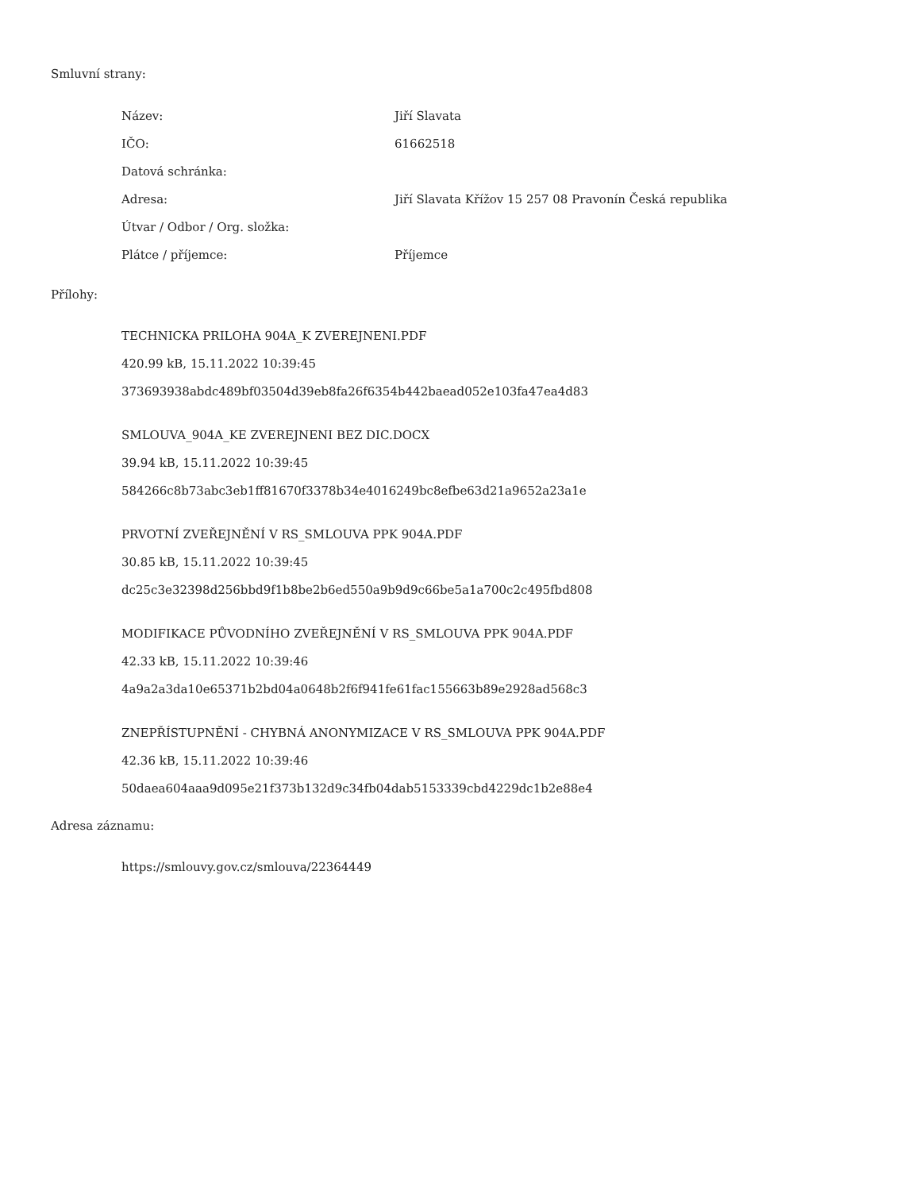Smluvní strany:
| Název: | Jiří Slavata |
| IČO: | 61662518 |
| Datová schránka: | |
| Adresa: | Jiří Slavata Křížov 15 257 08 Pravonín Česká republika |
| Útvar / Odbor / Org. složka: | |
| Plátce / příjemce: | Příjemce |
Přílohy:
TECHNICKA PRILOHA 904A_K ZVEREJNENI.PDF
420.99 kB, 15.11.2022 10:39:45
373693938abdc489bf03504d39eb8fa26f6354b442baead052e103fa47ea4d83
SMLOUVA_904A_KE ZVEREJNENI BEZ DIC.DOCX
39.94 kB, 15.11.2022 10:39:45
584266c8b73abc3eb1ff81670f3378b34e4016249bc8efbe63d21a9652a23a1e
PRVOTNÍ ZVEŘEJNĚNÍ V RS_SMLOUVA PPK 904A.PDF
30.85 kB, 15.11.2022 10:39:45
dc25c3e32398d256bbd9f1b8be2b6ed550a9b9d9c66be5a1a700c2c495fbd808
MODIFIKACE PŮVODNÍHO ZVEŘEJNĚNÍ V RS_SMLOUVA PPK 904A.PDF
42.33 kB, 15.11.2022 10:39:46
4a9a2a3da10e65371b2bd04a0648b2f6f941fe61fac155663b89e2928ad568c3
ZNEPŘÍSTUPNĚNÍ - CHYBNÁ ANONYMIZACE V RS_SMLOUVA PPK 904A.PDF
42.36 kB, 15.11.2022 10:39:46
50daea604aaa9d095e21f373b132d9c34fb04dab5153339cbd4229dc1b2e88e4
Adresa záznamu:
https://smlouvy.gov.cz/smlouva/22364449